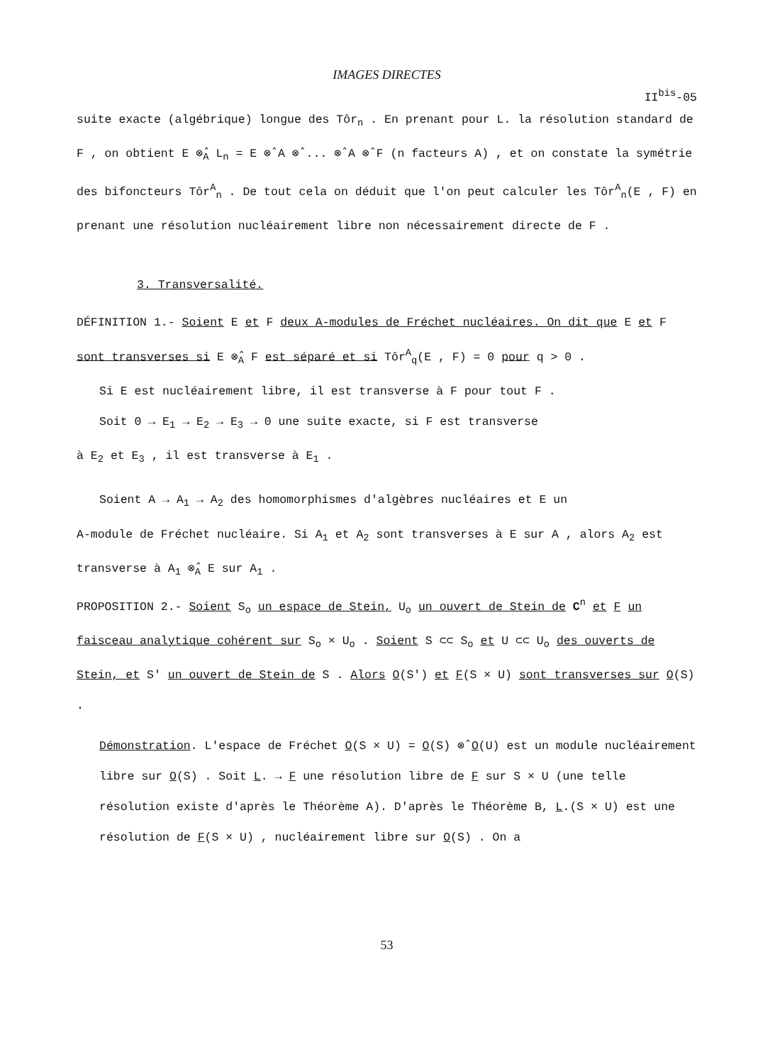IMAGES DIRECTES
II<sup>bis</sup>-05
suite exacte (algébrique) longue des Tôr<sub>n</sub> . En prenant pour L. la résolution standard de F , on obtient E ⊗̂<sub>A</sub> L<sub>n</sub> = E ⊗̂ A ⊗̂ ... ⊗̂ A ⊗̂ F (n facteurs A) , et on constate la symétrie des bifoncteurs Tôr<sup>A</sup><sub>n</sub> . De tout cela on déduit que l'on peut calculer les Tôr<sup>A</sup><sub>n</sub>(E , F) en prenant une résolution nucléairement libre non nécessairement directe de F .
3. Transversalité.
DÉFINITION 1.- Soient E et F deux A-modules de Fréchet nucléaires. On dit que E et F sont transverses si E ⊗̂<sub>A</sub> F est séparé et si Tôr<sup>A</sup><sub>q</sub>(E , F) = 0 pour q > 0 .
Si E est nucléairement libre, il est transverse à F pour tout F .
Soit 0 → E<sub>1</sub> → E<sub>2</sub> → E<sub>3</sub> → 0 une suite exacte, si F est transverse
à E<sub>2</sub> et E<sub>3</sub> , il est transverse à E<sub>1</sub> .
Soient A → A<sub>1</sub> → A<sub>2</sub> des homomorphismes d'algèbres nucléaires et E un
A-module de Fréchet nucléaire. Si A<sub>1</sub> et A<sub>2</sub> sont transverses à E sur A , alors A<sub>2</sub> est transverse à A<sub>1</sub> ⊗̂<sub>A</sub> E sur A<sub>1</sub> .
PROPOSITION 2.- Soient S<sub>o</sub> un espace de Stein, U<sub>o</sub> un ouvert de Stein de C<sup>n</sup> et F un faisceau analytique cohérent sur S<sub>o</sub> × U<sub>o</sub> . Soient S ⊂⊂ S<sub>o</sub> et U ⊂⊂ U<sub>o</sub> des ouverts de Stein, et S' un ouvert de Stein de S . Alors O(S') et F(S × U) sont transverses sur O(S) .
Démonstration. L'espace de Fréchet O(S × U) = O(S) ⊗̂ O(U) est un module nucléairement libre sur O(S) . Soit L. → F une résolution libre de F sur S × U (une telle résolution existe d'après le Théorème A). D'après le Théorème B, L.(S × U) est une résolution de F(S × U) , nucléairement libre sur O(S) . On a
53